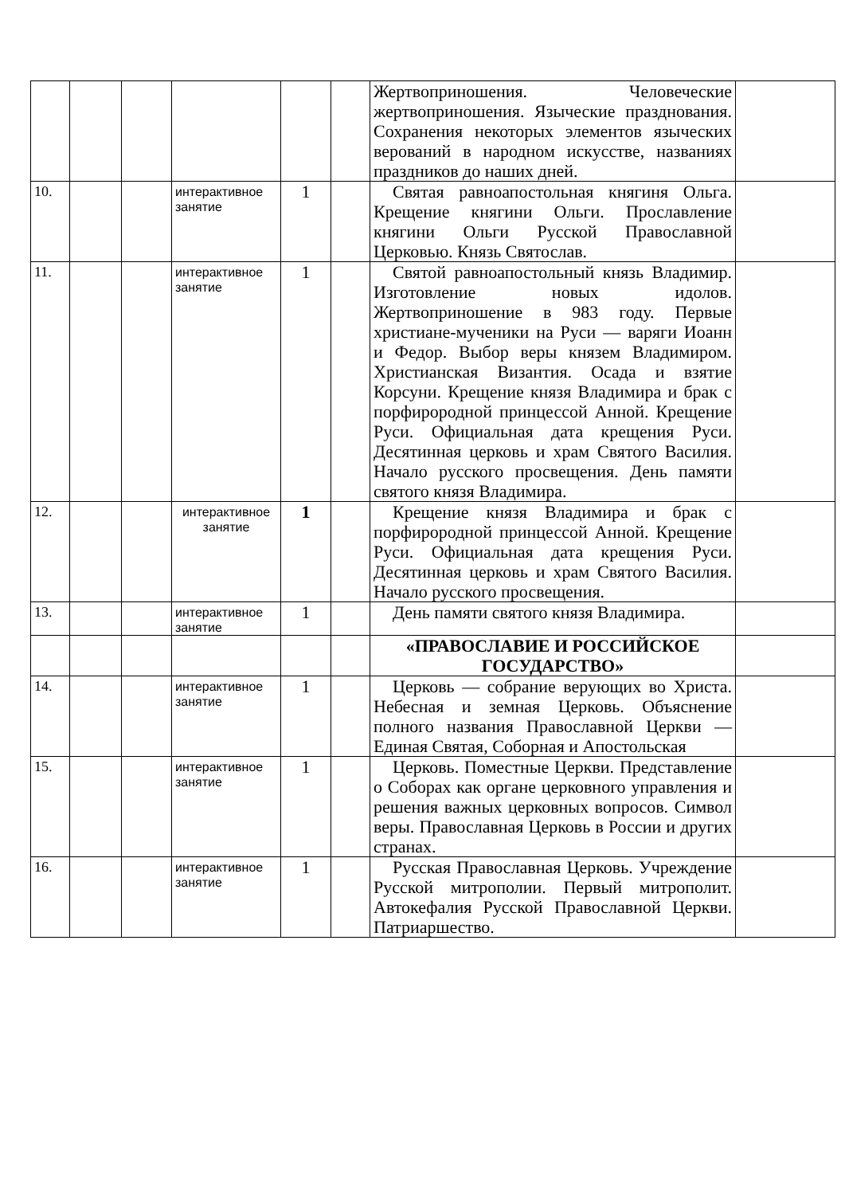| | | | | | | Жертвоприношения. Человеческие жертвоприношения. Языческие празднования. Сохранения некоторых элементов языческих верований в народном искусстве, названиях праздников до наших дней. | |
| 10. | | | интерактивное занятие | 1 | | Святая равноапостольная княгиня Ольга. Крещение княгини Ольги. Прославление княгини Ольги Русской Православной Церковью. Князь Святослав. | |
| 11. | | | интерактивное занятие | 1 | | Святой равноапостольный князь Владимир. Изготовление новых идолов. Жертвоприношение в 983 году. Первые христиане-мученики на Руси — варяги Иоанн и Федор. Выбор веры князем Владимиром. Христианская Византия. Осада и взятие Корсуни. Крещение князя Владимира и брак с порфирородной принцессой Анной. Крещение Руси. Официальная дата крещения Руси. Десятинная церковь и храм Святого Василия. Начало русского просвещения. День памяти святого князя Владимира. | |
| 12. | | | интерактивное занятие | 1 | | Крещение князя Владимира и брак с порфирородной принцессой Анной. Крещение Руси. Официальная дата крещения Руси. Десятинная церковь и храм Святого Василия. Начало русского просвещения. | |
| 13. | | | интерактивное занятие | 1 | | День памяти святого князя Владимира. | |
| | | | | | | «ПРАВОСЛАВИЕ И РОССИЙСКОЕ ГОСУДАРСТВО» | |
| 14. | | | интерактивное занятие | 1 | | Церковь — собрание верующих во Христа. Небесная и земная Церковь. Объяснение полного названия Православной Церкви — Единая Святая, Соборная и Апостольская | |
| 15. | | | интерактивное занятие | 1 | | Церковь. Поместные Церкви. Представление о Соборах как органе церковного управления и решения важных церковных вопросов. Символ веры. Православная Церковь в России и других странах. | |
| 16. | | | интерактивное занятие | 1 | | Русская Православная Церковь. Учреждение Русской митрополии. Первый митрополит. Автокефалия Русской Православной Церкви. Патриаршество. | |